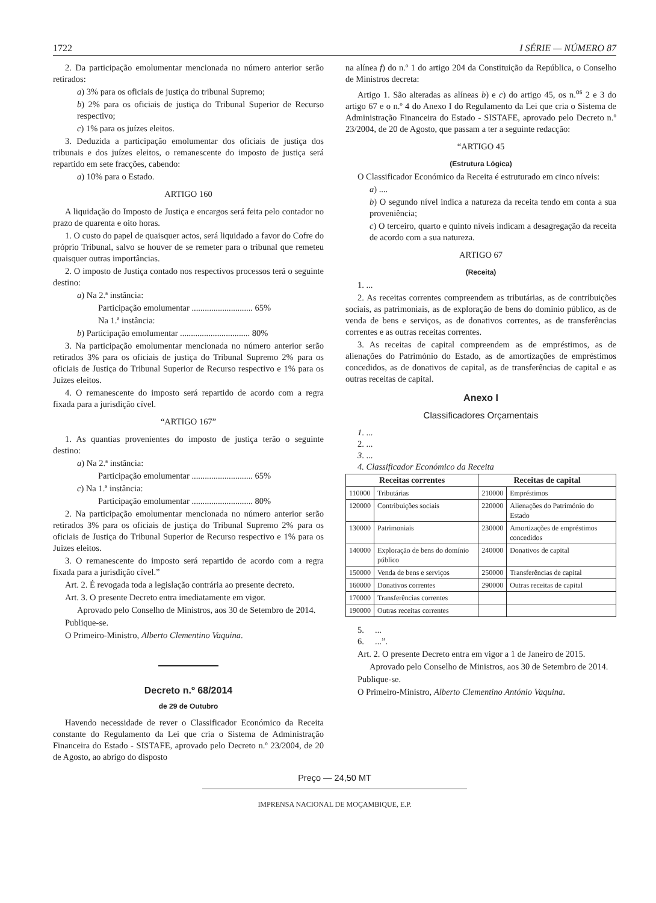1722 I SÉRIE — NÚMERO 87
2. Da participação emolumentar mencionada no número anterior serão retirados:
a) 3% para os oficiais de justiça do tribunal Supremo;
b) 2% para os oficiais de justiça do Tribunal Superior de Recurso respectivo;
c) 1% para os juízes eleitos.
3. Deduzida a participação emolumentar dos oficiais de justiça dos tribunais e dos juízes eleitos, o remanescente do imposto de justiça será repartido em sete fracções, cabendo:
a) 10% para o Estado.
ARTIGO 160
A liquidação do Imposto de Justiça e encargos será feita pelo contador no prazo de quarenta e oito horas.
1. O custo do papel de quaisquer actos, será liquidado a favor do Cofre do próprio Tribunal, salvo se houver de se remeter para o tribunal que remeteu quaisquer outras importâncias.
2. O imposto de Justiça contado nos respectivos processos terá o seguinte destino:
a) Na 2.ª instância:
Participação emolumentar ............................ 65%
Na 1.ª instância:
b) Participação emolumentar ................................ 80%
3. Na participação emolumentar mencionada no número anterior serão retirados 3% para os oficiais de justiça do Tribunal Supremo 2% para os oficiais de Justiça do Tribunal Superior de Recurso respectivo e 1% para os Juízes eleitos.
4. O remanescente do imposto será repartido de acordo com a regra fixada para a jurisdição cível.
“ARTIGO 167”
1. As quantias provenientes do imposto de justiça terão o seguinte destino:
a) Na 2.ª instância:
Participação emolumentar ............................ 65%
c) Na 1.ª instância:
Participação emolumentar ............................ 80%
2. Na participação emolumentar mencionada no número anterior serão retirados 3% para os oficiais de justiça do Tribunal Supremo 2% para os oficiais de Justiça do Tribunal Superior de Recurso respectivo e 1% para os Juízes eleitos.
3. O remanescente do imposto será repartido de acordo com a regra fixada para a jurisdição cível.”
Art. 2. É revogada toda a legislação contrária ao presente decreto.
Art. 3. O presente Decreto entra imediatamente em vigor.
Aprovado pelo Conselho de Ministros, aos 30 de Setembro de 2014.
Publique-se.
O Primeiro-Ministro, Alberto Clementino Vaquina.
Decreto n.º 68/2014
de 29 de Outubro
Havendo necessidade de rever o Classificador Económico da Receita constante do Regulamento da Lei que cria o Sistema de Administração Financeira do Estado - SISTAFE, aprovado pelo Decreto n.º 23/2004, de 20 de Agosto, ao abrigo do disposto
na alínea f) do n.º 1 do artigo 204 da Constituição da República, o Conselho de Ministros decreta:
Artigo 1. São alteradas as alíneas b) e c) do artigo 45, os n.<sup>os</sup> 2 e 3 do artigo 67 e o n.º 4 do Anexo I do Regulamento da Lei que cria o Sistema de Administração Financeira do Estado - SISTAFE, aprovado pelo Decreto n.º 23/2004, de 20 de Agosto, que passam a ter a seguinte redacção:
“ARTIGO 45
(Estrutura Lógica)
O Classificador Económico da Receita é estruturado em cinco níveis:
a) ....
b) O segundo nível indica a natureza da receita tendo em conta a sua proveniência;
c) O terceiro, quarto e quinto níveis indicam a desagregação da receita de acordo com a sua natureza.
ARTIGO 67
(Receita)
1. ...
2. As receitas correntes compreendem as tributárias, as de contribuições sociais, as patrimoniais, as de exploração de bens do domínio público, as de venda de bens e serviços, as de donativos correntes, as de transferências correntes e as outras receitas correntes.
3. As receitas de capital compreendem as de empréstimos, as de alienações do Património do Estado, as de amortizações de empréstimos concedidos, as de donativos de capital, as de transferências de capital e as outras receitas de capital.
Anexo I
Classificadores Orçamentais
1. ...
2. ...
3. ...
4. Classificador Económico da Receita
| Receitas correntes | | Receitas de capital | |
| --- | --- | --- | --- |
| 110000 | Tributárias | 210000 | Empréstimos |
| 120000 | Contribuições sociais | 220000 | Alienações do Património do Estado |
| 130000 | Patrimoniais | 230000 | Amortizações de empréstimos concedidos |
| 140000 | Exploração de bens do domínio público | 240000 | Donativos de capital |
| 150000 | Venda de bens e serviços | 250000 | Transferências de capital |
| 160000 | Donativos correntes | 290000 | Outras receitas de capital |
| 170000 | Transferências correntes | | |
| 190000 | Outras receitas correntes | | |
5. ...
6. ...”.
Art. 2. O presente Decreto entra em vigor a 1 de Janeiro de 2015.
Aprovado pelo Conselho de Ministros, aos 30 de Setembro de 2014.
Publique-se.
O Primeiro-Ministro, Alberto Clementino António Vaquina.
Preço — 24,50 MT
IMPRENSA NACIONAL DE MOÇAMBIQUE, E.P.